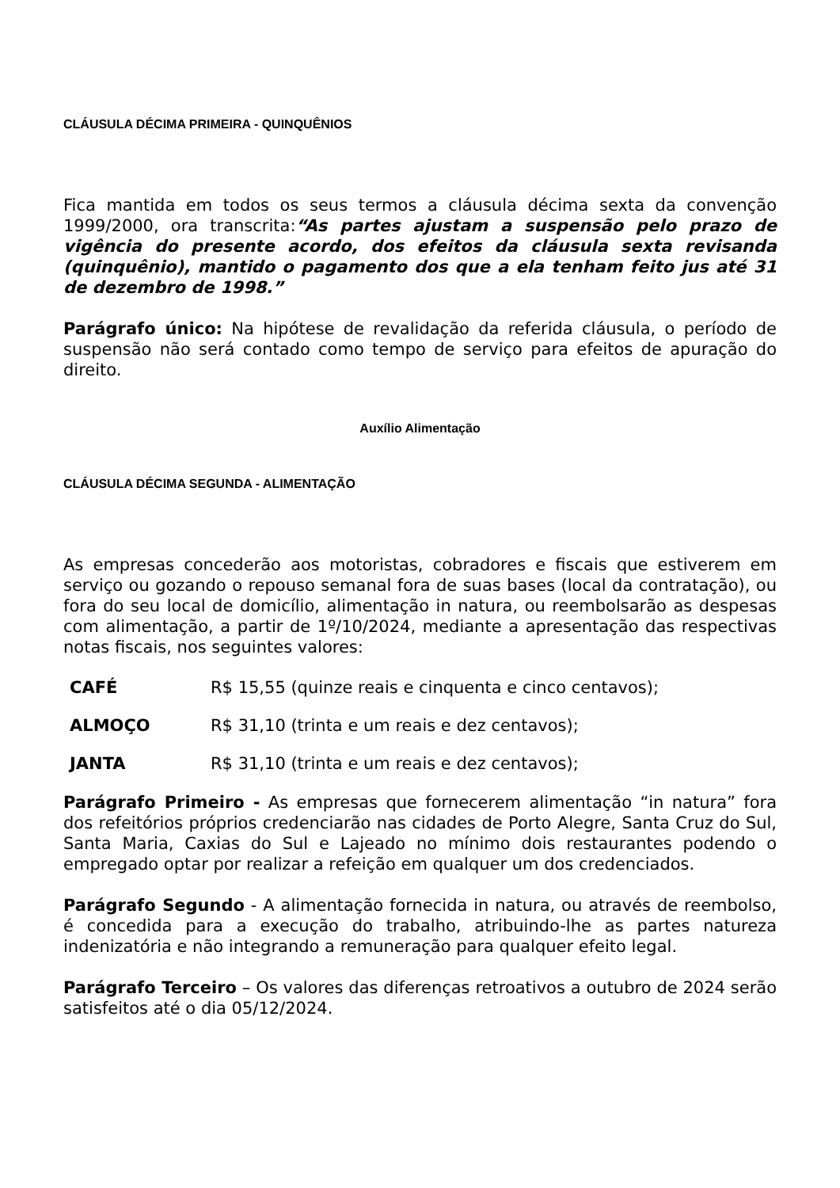CLÁUSULA DÉCIMA PRIMEIRA - QUINQUÊNIOS
Fica mantida em todos os seus termos a cláusula décima sexta da convenção 1999/2000, ora transcrita:“As partes ajustam a suspensão pelo prazo de vigência do presente acordo, dos efeitos da cláusula sexta revisanda (quinquênio), mantido o pagamento dos que a ela tenham feito jus até 31 de dezembro de 1998.”
Parágrafo único: Na hipótese de revalidação da referida cláusula, o período de suspensão não será contado como tempo de serviço para efeitos de apuração do direito.
Auxílio Alimentação
CLÁUSULA DÉCIMA SEGUNDA - ALIMENTAÇÃO
As empresas concederão aos motoristas, cobradores e fiscais que estiverem em serviço ou gozando o repouso semanal fora de suas bases (local da contratação), ou fora do seu local de domicílio, alimentação in natura, ou reembolsarão as despesas com alimentação, a partir de 1º/10/2024, mediante a apresentação das respectivas notas fiscais, nos seguintes valores:
CAFÉ R$ 15,55 (quinze reais e cinquenta e cinco centavos);
ALMOÇO R$ 31,10 (trinta e um reais e dez centavos);
JANTA R$ 31,10 (trinta e um reais e dez centavos);
Parágrafo Primeiro - As empresas que fornecerem alimentação “in natura” fora dos refeitórios próprios credenciarão nas cidades de Porto Alegre, Santa Cruz do Sul, Santa Maria, Caxias do Sul e Lajeado no mínimo dois restaurantes podendo o empregado optar por realizar a refeição em qualquer um dos credenciados.
Parágrafo Segundo - A alimentação fornecida in natura, ou através de reembolso, é concedida para a execução do trabalho, atribuindo-lhe as partes natureza indenizatória e não integrando a remuneração para qualquer efeito legal.
Parágrafo Terceiro – Os valores das diferenças retroativos a outubro de 2024 serão satisfeitos até o dia 05/12/2024.